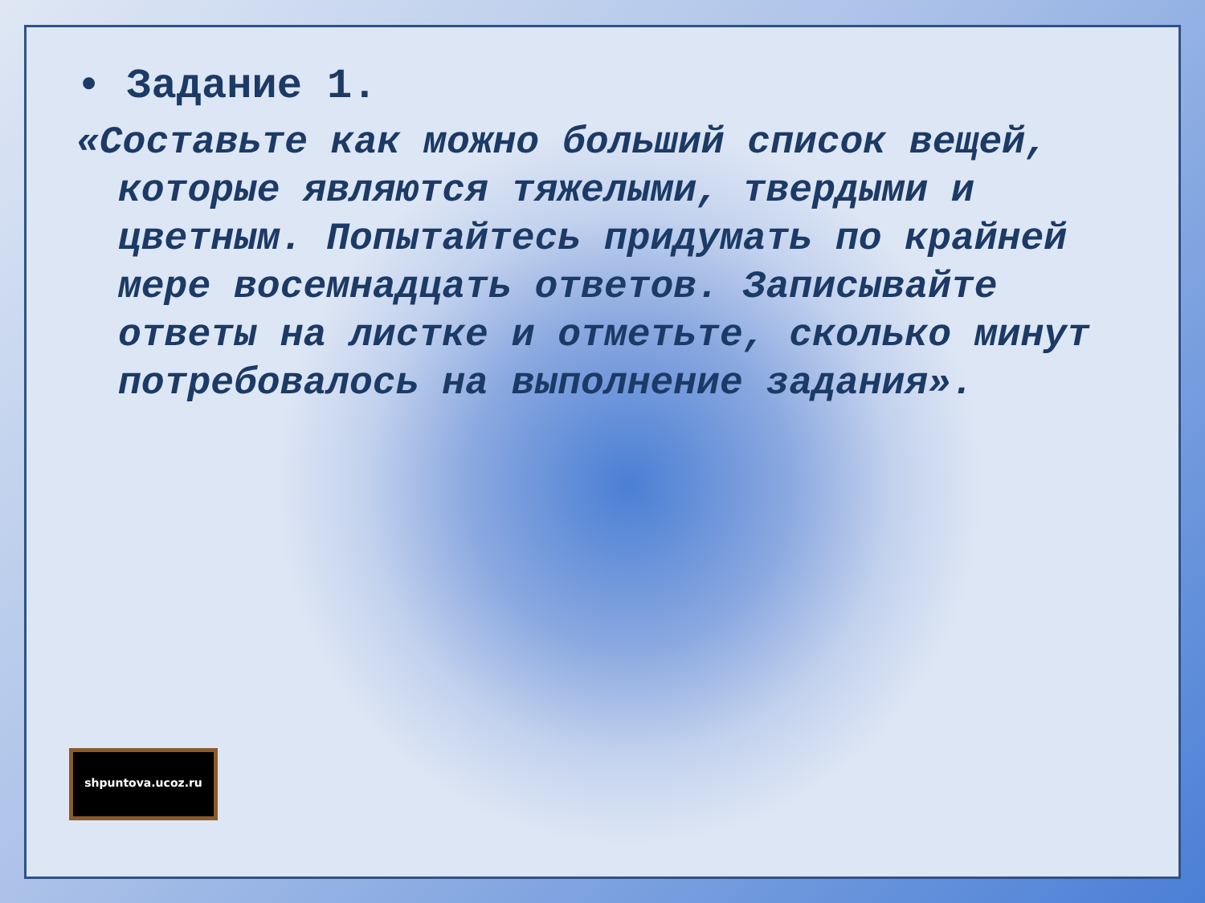• Задание 1.
«Составьте как можно больший список вещей, которые являются тяжелыми, твердыми и цветным. Попытайтесь придумать по крайней мере восемнадцать ответов. Записывайте ответы на листке и отметьте, сколько минут потребовалось на выполнение задания».
shpuntova.ucoz.ru